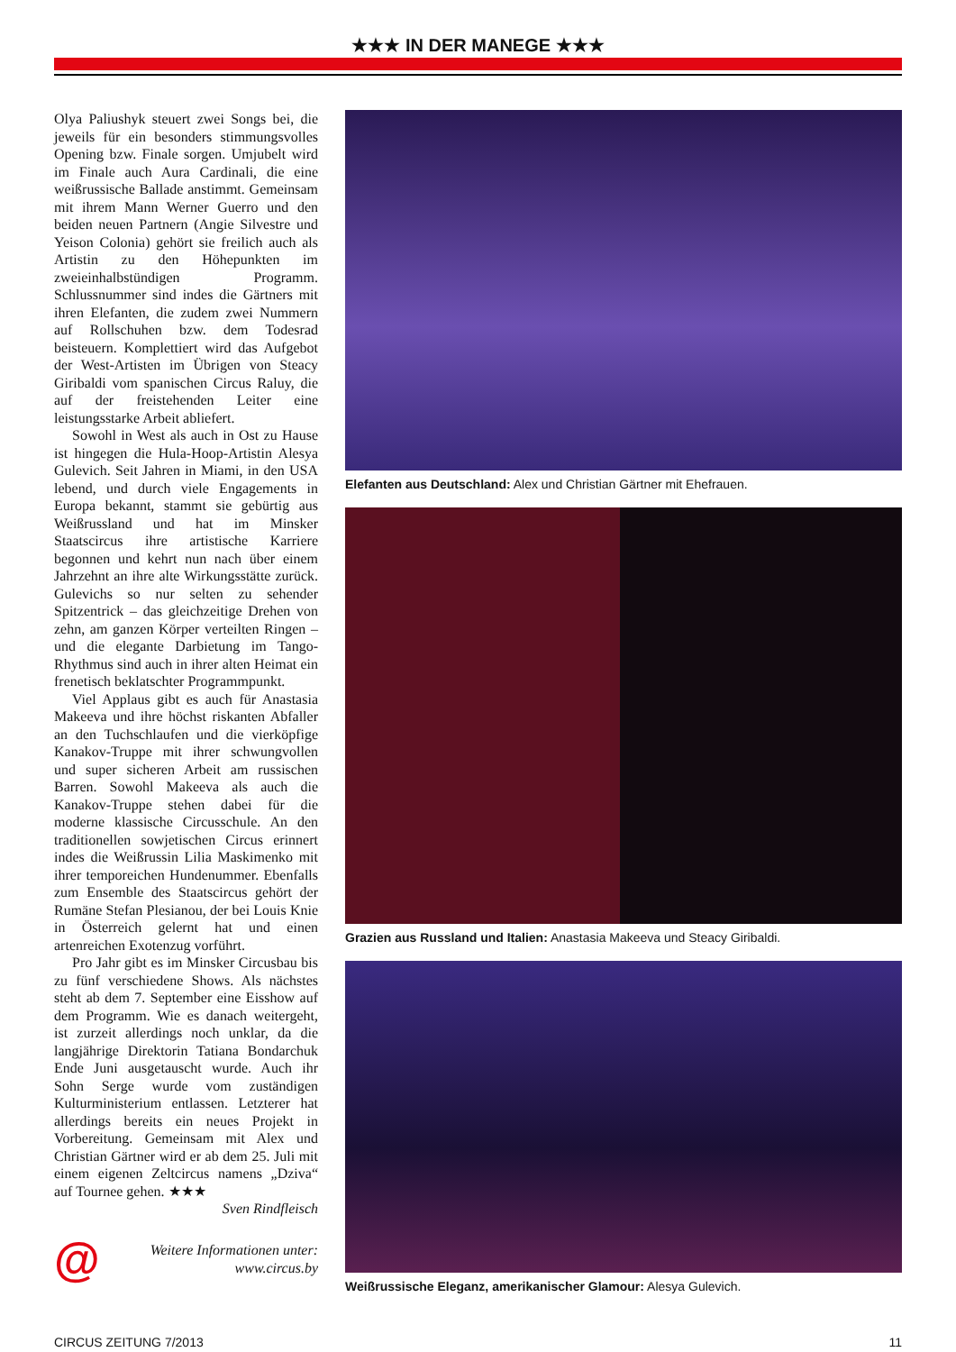★★★ IN DER MANEGE ★★★
Olya Paliushyk steuert zwei Songs bei, die jeweils für ein besonders stimmungsvolles Opening bzw. Finale sorgen. Umjubelt wird im Finale auch Aura Cardinali, die eine weißrussische Ballade anstimmt. Gemeinsam mit ihrem Mann Werner Guerro und den beiden neuen Partnern (Angie Silvestre und Yeison Colonia) gehört sie freilich auch als Artistin zu den Höhepunkten im zweieinhalbstündigen Programm. Schlussnummer sind indes die Gärtners mit ihren Elefanten, die zudem zwei Nummern auf Rollschuhen bzw. dem Todesrad beisteuern. Komplettiert wird das Aufgebot der West-Artisten im Übrigen von Steacy Giribaldi vom spanischen Circus Raluy, die auf der freistehenden Leiter eine leistungsstarke Arbeit abliefert.
Sowohl in West als auch in Ost zu Hause ist hingegen die Hula-Hoop-Artistin Alesya Gulevich. Seit Jahren in Miami, in den USA lebend, und durch viele Engagements in Europa bekannt, stammt sie gebürtig aus Weißrussland und hat im Minsker Staatscircus ihre artistische Karriere begonnen und kehrt nun nach über einem Jahrzehnt an ihre alte Wirkungsstätte zurück. Gulevichs so nur selten zu sehender Spitzentrick – das gleichzeitige Drehen von zehn, am ganzen Körper verteilten Ringen – und die elegante Darbietung im Tango-Rhythmus sind auch in ihrer alten Heimat ein frenetisch beklatschter Programmpunkt.
Viel Applaus gibt es auch für Anastasia Makeeva und ihre höchst riskanten Abfaller an den Tuchschlaufen und die vierköpfige Kanakov-Truppe mit ihrer schwungvollen und super sicheren Arbeit am russischen Barren. Sowohl Makeeva als auch die Kanakov-Truppe stehen dabei für die moderne klassische Circusschule. An den traditionellen sowjetischen Circus erinnert indes die Weißrussin Lilia Maskimenko mit ihrer temporeichen Hundenummer. Ebenfalls zum Ensemble des Staatscircus gehört der Rumäne Stefan Plesianou, der bei Louis Knie in Österreich gelernt hat und einen artenreichen Exotenzug vorführt.
Pro Jahr gibt es im Minsker Circusbau bis zu fünf verschiedene Shows. Als nächstes steht ab dem 7. September eine Eisshow auf dem Programm. Wie es danach weitergeht, ist zurzeit allerdings noch unklar, da die langjährige Direktorin Tatiana Bondarchuk Ende Juni ausgetauscht wurde. Auch ihr Sohn Serge wurde vom zuständigen Kulturministerium entlassen. Letzterer hat allerdings bereits ein neues Projekt in Vorbereitung. Gemeinsam mit Alex und Christian Gärtner wird er ab dem 25. Juli mit einem eigenen Zeltcircus namens „Dziva“ auf Tournee gehen. ★★★
Sven Rindfleisch
@ Weitere Informationen unter:
www.circus.by
Elefanten aus Deutschland: Alex und Christian Gärtner mit Ehefrauen.
Grazien aus Russland und Italien: Anastasia Makeeva und Steacy Giribaldi.
Weißrussische Eleganz, amerikanischer Glamour: Alesya Gulevich.
CIRCUS ZEITUNG 7/2013 11